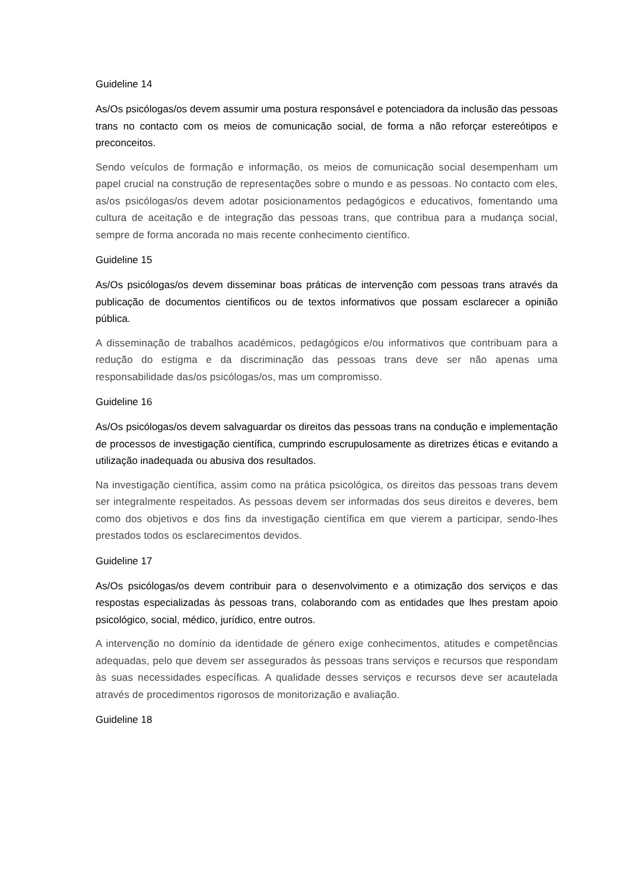Guideline 14
As/Os psicólogas/os devem assumir uma postura responsável e potenciadora da inclusão das pessoas trans no contacto com os meios de comunicação social, de forma a não reforçar estereótipos e preconceitos.
Sendo veículos de formação e informação, os meios de comunicação social desempenham um papel crucial na construção de representações sobre o mundo e as pessoas. No contacto com eles, as/os psicólogas/os devem adotar posicionamentos pedagógicos e educativos, fomentando uma cultura de aceitação e de integração das pessoas trans, que contribua para a mudança social, sempre de forma ancorada no mais recente conhecimento científico.
Guideline 15
As/Os psicólogas/os devem disseminar boas práticas de intervenção com pessoas trans através da publicação de documentos científicos ou de textos informativos que possam esclarecer a opinião pública.
A disseminação de trabalhos académicos, pedagógicos e/ou informativos que contribuam para a redução do estigma e da discriminação das pessoas trans deve ser não apenas uma responsabilidade das/os psicólogas/os, mas um compromisso.
Guideline 16
As/Os psicólogas/os devem salvaguardar os direitos das pessoas trans na condução e implementação de processos de investigação científica, cumprindo escrupulosamente as diretrizes éticas e evitando a utilização inadequada ou abusiva dos resultados.
Na investigação científica, assim como na prática psicológica, os direitos das pessoas trans devem ser integralmente respeitados. As pessoas devem ser informadas dos seus direitos e deveres, bem como dos objetivos e dos fins da investigação científica em que vierem a participar, sendo-lhes prestados todos os esclarecimentos devidos.
Guideline 17
As/Os psicólogas/os devem contribuir para o desenvolvimento e a otimização dos serviços e das respostas especializadas às pessoas trans, colaborando com as entidades que lhes prestam apoio psicológico, social, médico, jurídico, entre outros.
A intervenção no domínio da identidade de género exige conhecimentos, atitudes e competências adequadas, pelo que devem ser assegurados às pessoas trans serviços e recursos que respondam às suas necessidades específicas. A qualidade desses serviços e recursos deve ser acautelada através de procedimentos rigorosos de monitorização e avaliação.
Guideline 18